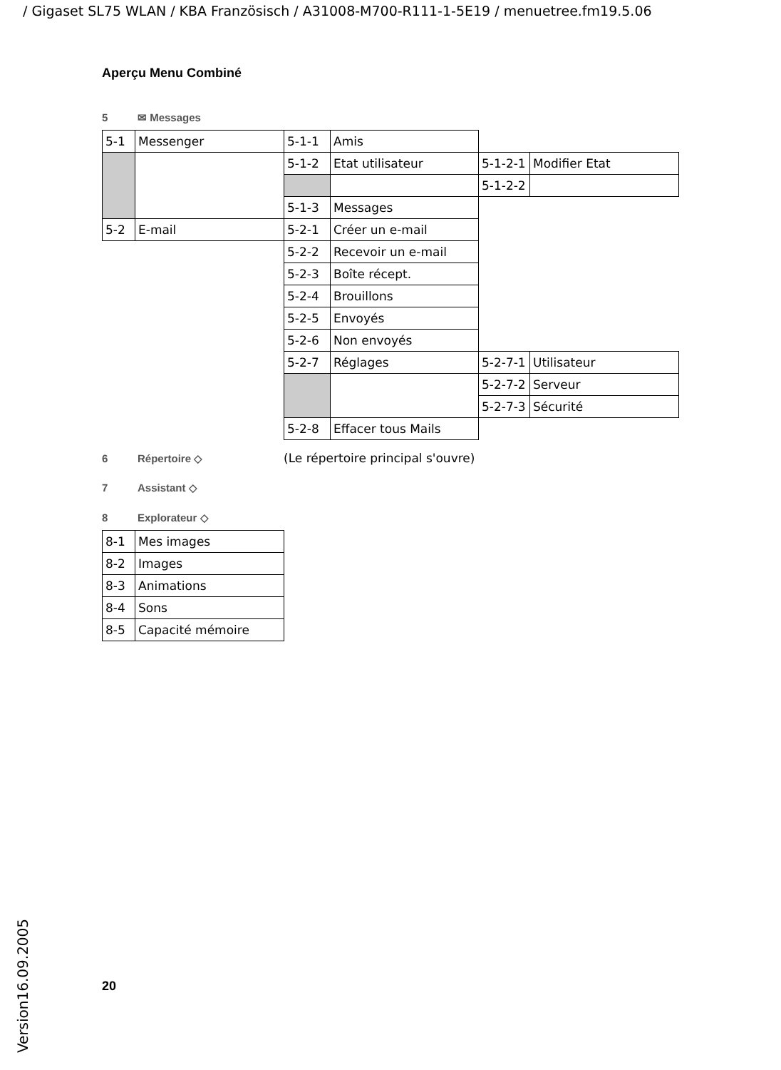/ Gigaset SL75 WLAN / KBA Französisch / A31008-M700-R111-1-5E19 / menuetree.fm19.5.06
Aperçu Menu Combiné
5 ✉ Messages
| 5-1 | Messenger | 5-1-1 | Amis | | |
| | | 5-1-2 | Etat utilisateur | 5-1-2-1 | Modifier Etat |
| | | | | 5-1-2-2 | |
| | | 5-1-3 | Messages | | |
| 5-2 | E-mail | 5-2-1 | Créer un e-mail | | |
| | | 5-2-2 | Recevoir un e-mail | | |
| | | 5-2-3 | Boîte récept. | | |
| | | 5-2-4 | Brouillons | | |
| | | 5-2-5 | Envoyés | | |
| | | 5-2-6 | Non envoyés | | |
| | | 5-2-7 | Réglages | 5-2-7-1 | Utilisateur |
| | | | | 5-2-7-2 | Serveur |
| | | | | 5-2-7-3 | Sécurité |
| | | 5-2-8 | Effacer tous Mails | | |
6 Répertoire ◇ (Le répertoire principal s'ouvre)
7 Assistant ◇
8 Explorateur ◇
| 8-1 | Mes images |
| 8-2 | Images |
| 8-3 | Animations |
| 8-4 | Sons |
| 8-5 | Capacité mémoire |
20
Version16.09.2005